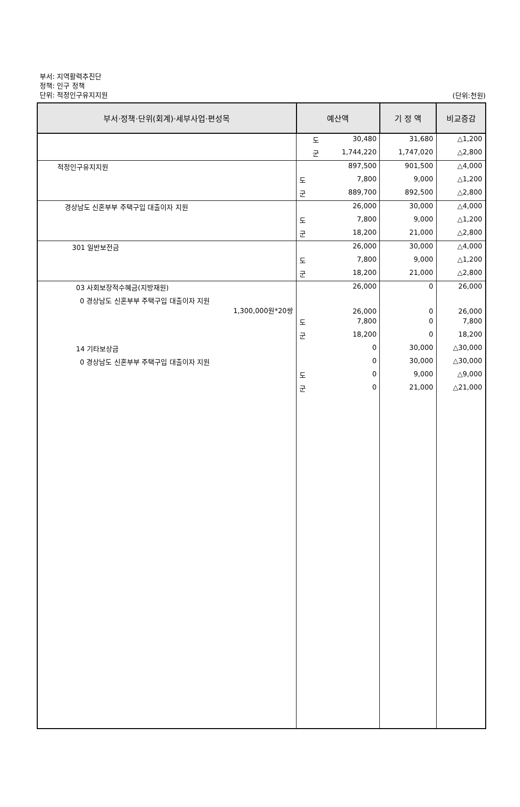부서: 지역활력추진단
정책: 인구 정책
단위: 적정인구유지지원
(단위:천원)
| 부서·정책·단위(회계)·세부사업·편성목 | 예산액 | 기 정 액 | 비교증감 |
| --- | --- | --- | --- |
| | 도 30,480 | 31,680 | △1,200 |
| | 군 1,744,220 | 1,747,020 | △2,800 |
| 적정인구유지지원 | 897,500 | 901,500 | △4,000 |
| | 도 7,800 | 9,000 | △1,200 |
| | 군 889,700 | 892,500 | △2,800 |
| 경상남도 신혼부부 주택구입 대출이자 지원 | 26,000 | 30,000 | △4,000 |
| | 도 7,800 | 9,000 | △1,200 |
| | 군 18,200 | 21,000 | △2,800 |
| 301 일반보전금 | 26,000 | 30,000 | △4,000 |
| | 도 7,800 | 9,000 | △1,200 |
| | 군 18,200 | 21,000 | △2,800 |
| 03 사회보장적수혜금(지방재원) | 26,000 | 0 | 26,000 |
| 0 경상남도 신혼부부 주택구입 대출이자 지원 1,300,000원*20쌍 | 26,000 | 0 | 26,000 |
| | 도 7,800 | 0 | 7,800 |
| | 군 18,200 | 0 | 18,200 |
| 14 기타보상금 | 0 | 30,000 | △30,000 |
| 0 경상남도 신혼부부 주택구입 대출이자 지원 | 0 | 30,000 | △30,000 |
| | 도 0 | 9,000 | △9,000 |
| | 군 0 | 21,000 | △21,000 |